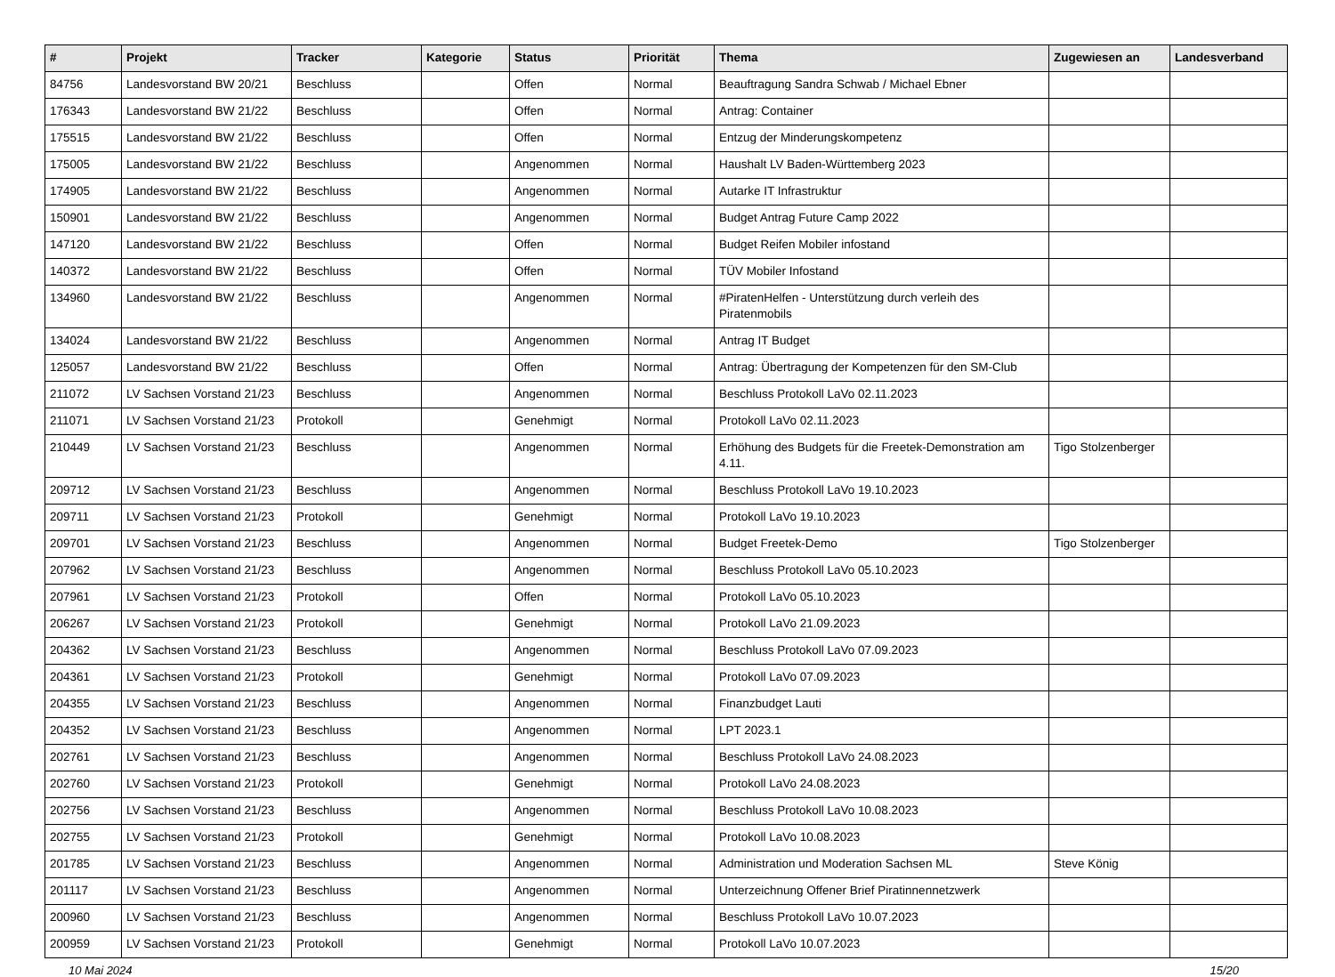| # | Projekt | Tracker | Kategorie | Status | Priorität | Thema | Zugewiesen an | Landesverband |
| --- | --- | --- | --- | --- | --- | --- | --- | --- |
| 84756 | Landesvorstand BW 20/21 | Beschluss | | Offen | Normal | Beauftragung Sandra Schwab / Michael Ebner | | |
| 176343 | Landesvorstand BW 21/22 | Beschluss | | Offen | Normal | Antrag: Container | | |
| 175515 | Landesvorstand BW 21/22 | Beschluss | | Offen | Normal | Entzug der Minderungskompetenz | | |
| 175005 | Landesvorstand BW 21/22 | Beschluss | | Angenommen | Normal | Haushalt LV Baden-Württemberg 2023 | | |
| 174905 | Landesvorstand BW 21/22 | Beschluss | | Angenommen | Normal | Autarke IT Infrastruktur | | |
| 150901 | Landesvorstand BW 21/22 | Beschluss | | Angenommen | Normal | Budget Antrag Future Camp 2022 | | |
| 147120 | Landesvorstand BW 21/22 | Beschluss | | Offen | Normal | Budget Reifen Mobiler infostand | | |
| 140372 | Landesvorstand BW 21/22 | Beschluss | | Offen | Normal | TÜV Mobiler Infostand | | |
| 134960 | Landesvorstand BW 21/22 | Beschluss | | Angenommen | Normal | #PiratenHelfen - Unterstützung durch verleih des Piratenmobils | | |
| 134024 | Landesvorstand BW 21/22 | Beschluss | | Angenommen | Normal | Antrag IT Budget | | |
| 125057 | Landesvorstand BW 21/22 | Beschluss | | Offen | Normal | Antrag: Übertragung der Kompetenzen für den SM-Club | | |
| 211072 | LV Sachsen Vorstand 21/23 | Beschluss | | Angenommen | Normal | Beschluss Protokoll LaVo 02.11.2023 | | |
| 211071 | LV Sachsen Vorstand 21/23 | Protokoll | | Genehmigt | Normal | Protokoll LaVo 02.11.2023 | | |
| 210449 | LV Sachsen Vorstand 21/23 | Beschluss | | Angenommen | Normal | Erhöhung des Budgets für die Freetek-Demonstration am 4.11. | Tigo Stolzenberger | |
| 209712 | LV Sachsen Vorstand 21/23 | Beschluss | | Angenommen | Normal | Beschluss Protokoll LaVo 19.10.2023 | | |
| 209711 | LV Sachsen Vorstand 21/23 | Protokoll | | Genehmigt | Normal | Protokoll LaVo 19.10.2023 | | |
| 209701 | LV Sachsen Vorstand 21/23 | Beschluss | | Angenommen | Normal | Budget Freetek-Demo | Tigo Stolzenberger | |
| 207962 | LV Sachsen Vorstand 21/23 | Beschluss | | Angenommen | Normal | Beschluss Protokoll LaVo 05.10.2023 | | |
| 207961 | LV Sachsen Vorstand 21/23 | Protokoll | | Offen | Normal | Protokoll LaVo 05.10.2023 | | |
| 206267 | LV Sachsen Vorstand 21/23 | Protokoll | | Genehmigt | Normal | Protokoll LaVo 21.09.2023 | | |
| 204362 | LV Sachsen Vorstand 21/23 | Beschluss | | Angenommen | Normal | Beschluss Protokoll LaVo 07.09.2023 | | |
| 204361 | LV Sachsen Vorstand 21/23 | Protokoll | | Genehmigt | Normal | Protokoll LaVo 07.09.2023 | | |
| 204355 | LV Sachsen Vorstand 21/23 | Beschluss | | Angenommen | Normal | Finanzbudget Lauti | | |
| 204352 | LV Sachsen Vorstand 21/23 | Beschluss | | Angenommen | Normal | LPT 2023.1 | | |
| 202761 | LV Sachsen Vorstand 21/23 | Beschluss | | Angenommen | Normal | Beschluss Protokoll LaVo 24.08.2023 | | |
| 202760 | LV Sachsen Vorstand 21/23 | Protokoll | | Genehmigt | Normal | Protokoll LaVo 24.08.2023 | | |
| 202756 | LV Sachsen Vorstand 21/23 | Beschluss | | Angenommen | Normal | Beschluss Protokoll LaVo 10.08.2023 | | |
| 202755 | LV Sachsen Vorstand 21/23 | Protokoll | | Genehmigt | Normal | Protokoll LaVo 10.08.2023 | | |
| 201785 | LV Sachsen Vorstand 21/23 | Beschluss | | Angenommen | Normal | Administration und Moderation Sachsen ML | Steve König | |
| 201117 | LV Sachsen Vorstand 21/23 | Beschluss | | Angenommen | Normal | Unterzeichnung Offener Brief Piratinnennetzwerk | | |
| 200960 | LV Sachsen Vorstand 21/23 | Beschluss | | Angenommen | Normal | Beschluss Protokoll LaVo 10.07.2023 | | |
| 200959 | LV Sachsen Vorstand 21/23 | Protokoll | | Genehmigt | Normal | Protokoll LaVo 10.07.2023 | | |
10 Mai 2024 15/20